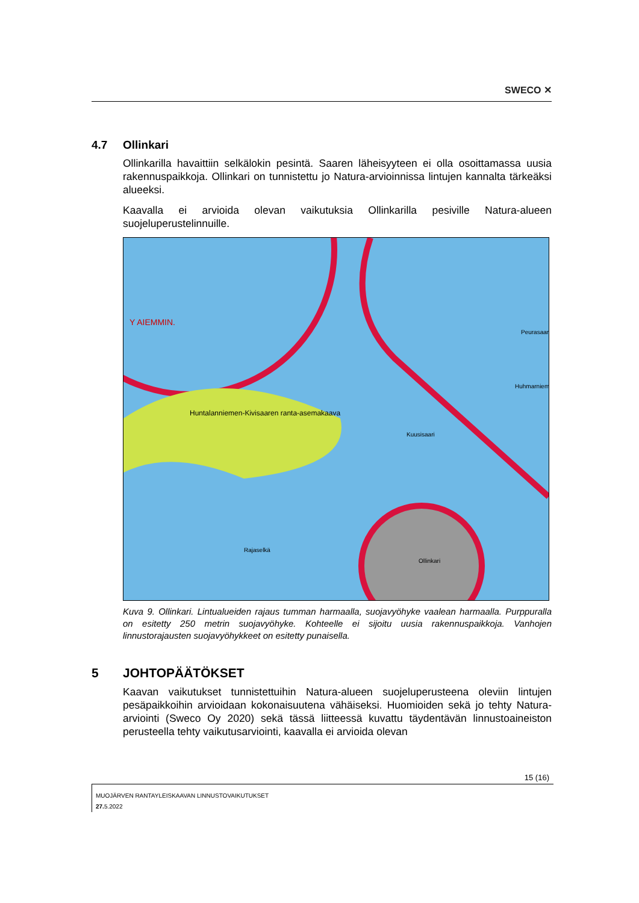SWECO ✕
4.7 Ollinkari
Ollinkarilla havaittiin selkälokin pesintä. Saaren läheisyyteen ei olla osoittamassa uusia rakennuspaikkoja. Ollinkari on tunnistettu jo Natura-arvioinnissa lintujen kannalta tärkeäksi alueeksi.
Kaavalla ei arvioida olevan vaikutuksia Ollinkarilla pesiville Natura-alueen suojeluperustelinnuille.
Huntalanniemen-Kivisaaren ranta-asemakaava
Huhmarniemi
Kuusisaari
Ollinkari
Rajaselkä
Peurasaari
Y AIEMMIN.
Kuva 9. Ollinkari. Lintualueiden rajaus tumman harmaalla, suojavyöhyke vaalean harmaalla. Purppuralla on esitetty 250 metrin suojavyöhyke. Kohteelle ei sijoitu uusia rakennuspaikkoja. Vanhojen linnustorajausten suojavyöhykkeet on esitetty punaisella.
5 JOHTOPÄÄTÖKSET
Kaavan vaikutukset tunnistettuihin Natura-alueen suojeluperusteena oleviin lintujen pesäpaikkoihin arvioidaan kokonaisuutena vähäiseksi. Huomioiden sekä jo tehty Natura-arviointi (Sweco Oy 2020) sekä tässä liitteessä kuvattu täydentävän linnustoaineiston perusteella tehty vaikutusarviointi, kaavalla ei arvioida olevan
15 (16)
MUOJÄRVEN RANTAYLEISKAAVAN LINNUSTOVAIKUTUKSET
27. 5.2022